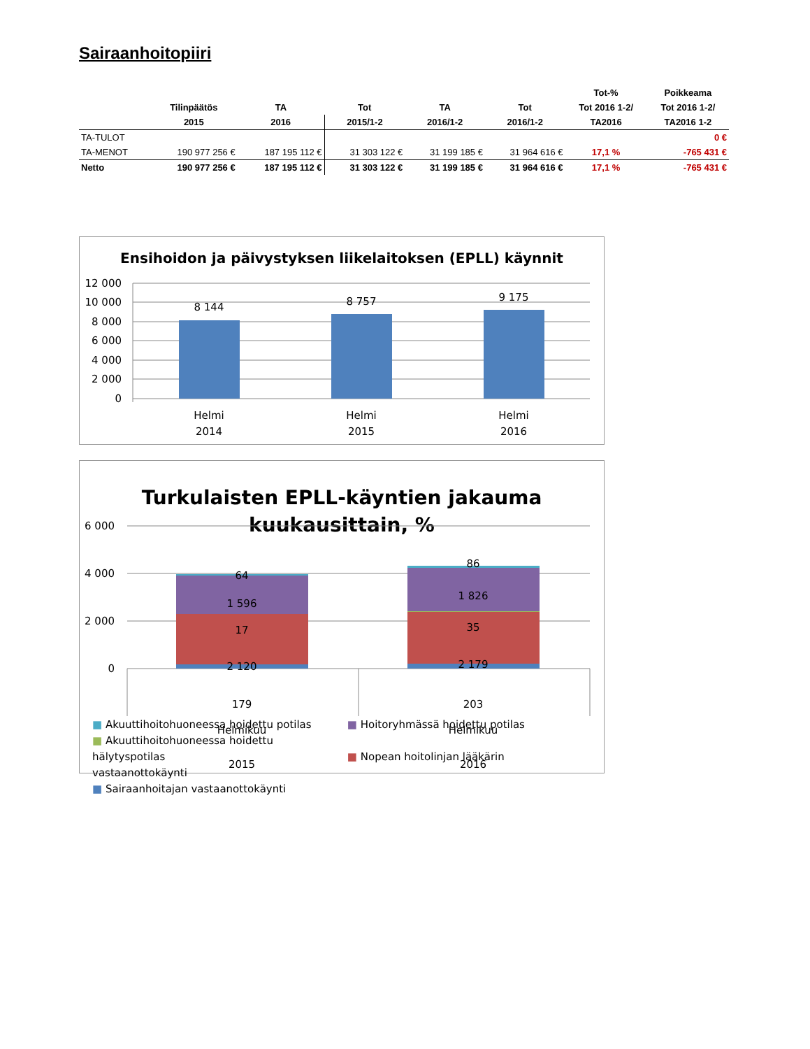Sairaanhoitopiiri
| | | | | | | Tot-% | Poikkeama |
| --- | --- | --- | --- | --- | --- | --- | --- |
| | Tilinpäätös | TA | Tot | TA | Tot | Tot 2016 1-2/ | Tot 2016 1-2/ |
| | 2015 | 2016 | 2015/1-2 | 2016/1-2 | 2016/1-2 | TA2016 | TA2016 1-2 |
| TA-TULOT | | | | | | | 0 € |
| TA-MENOT | 190 977 256 € | 187 195 112 € | 31 303 122 € | 31 199 185 € | 31 964 616 € | 17,1 % | -765 431 € |
| Netto | 190 977 256 € | 187 195 112 € | 31 303 122 € | 31 199 185 € | 31 964 616 € | 17,1 % | -765 431 € |
Ensihoidon ja päivystyksen liikelaitoksen (EPLL) käynnit
12 000
10 000
8 000
6 000
4 000
2 000
0
8 144
8 757
9 175
Helmi
2014
Helmi
2015
Helmi
2016
Turkulaisten EPLL-käyntien jakauma
kuukausittain, %
6 000
4 000
2 000
0
64
1 596
17
2 120
179
86
1 826
35
2 179
203
Helmikuu
2015
Helmikuu
2016
■ Akuuttihoitohuoneessa hoidettu potilas ■ Hoitoryhmässä hoidettu potilas
■ Akuuttihoitohuoneessa hoidettu hälytyspotilas ■ Nopean hoitolinjan lääkärin vastaanottokäynti
■ Sairaanhoitajan vastaanottokäynti